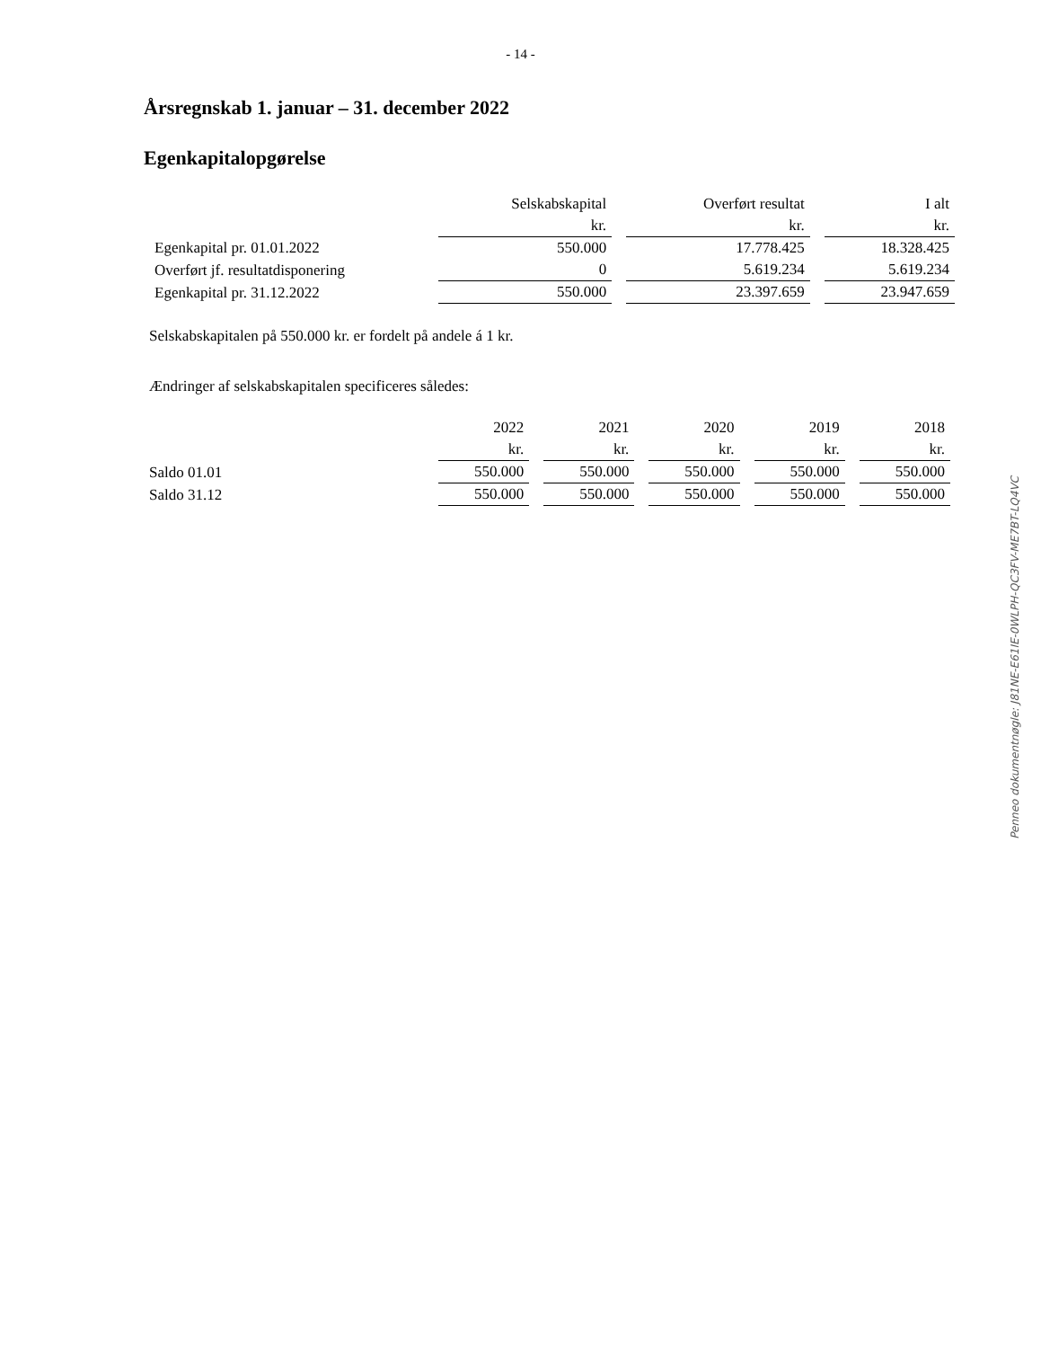- 14 -
Årsregnskab 1. januar – 31. december 2022
Egenkapitalopgørelse
| | Selskabskapital | Overført resultat | I alt |
| --- | --- | --- | --- |
| | kr. | kr. | kr. |
| Egenkapital pr. 01.01.2022 | 550.000 | 17.778.425 | 18.328.425 |
| Overført jf. resultatdisponering | 0 | 5.619.234 | 5.619.234 |
| Egenkapital pr. 31.12.2022 | 550.000 | 23.397.659 | 23.947.659 |
Selskabskapitalen på 550.000 kr. er fordelt på andele á 1 kr.
Ændringer af selskabskapitalen specificeres således:
| | 2022 | 2021 | 2020 | 2019 | 2018 |
| --- | --- | --- | --- | --- | --- |
| | kr. | kr. | kr. | kr. | kr. |
| Saldo 01.01 | 550.000 | 550.000 | 550.000 | 550.000 | 550.000 |
| Saldo 31.12 | 550.000 | 550.000 | 550.000 | 550.000 | 550.000 |
Penneo dokumentnøgle: J81NE-E61IE-0WLPH-QC3FV-ME7BT-LQ4VC